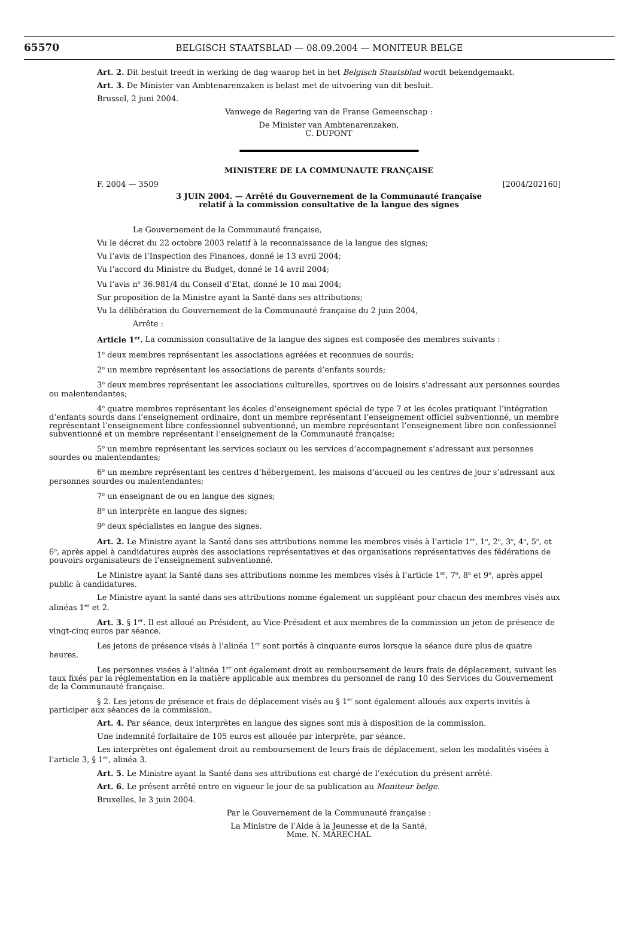65570
BELGISCH STAATSBLAD — 08.09.2004 — MONITEUR BELGE
Art. 2. Dit besluit treedt in werking de dag waarop het in het Belgisch Staatsblad wordt bekendgemaakt.
Art. 3. De Minister van Ambtenarenzaken is belast met de uitvoering van dit besluit.
Brussel, 2 juni 2004.
Vanwege de Regering van de Franse Gemeenschap :
De Minister van Ambtenarenzaken,
C. DUPONT
MINISTERE DE LA COMMUNAUTE FRANÇAISE
F. 2004 — 3509 [2004/202160]
3 JUIN 2004. — Arrêté du Gouvernement de la Communauté française
relatif à la commission consultative de la langue des signes
Le Gouvernement de la Communauté française,
Vu le décret du 22 octobre 2003 relatif à la reconnaissance de la langue des signes;
Vu l’avis de l’Inspection des Finances, donné le 13 avril 2004;
Vu l’accord du Ministre du Budget, donné le 14 avril 2004;
Vu l’avis n<sup>o</sup> 36.981/4 du Conseil d’Etat, donné le 10 mai 2004;
Sur proposition de la Ministre ayant la Santé dans ses attributions;
Vu la délibération du Gouvernement de la Communauté française du 2 juin 2004,
Arrête :
Article 1<sup>er</sup>. La commission consultative de la langue des signes est composée des membres suivants :
1<sup>o</sup> deux membres représentant les associations agréées et reconnues de sourds;
2<sup>o</sup> un membre représentant les associations de parents d’enfants sourds;
3<sup>o</sup> deux membres représentant les associations culturelles, sportives ou de loisirs s’adressant aux personnes sourdes ou malentendantes;
4<sup>o</sup> quatre membres représentant les écoles d’enseignement spécial de type 7 et les écoles pratiquant l’intégration d’enfants sourds dans l’enseignement ordinaire, dont un membre représentant l’enseignement officiel subventionné, un membre représentant l’enseignement libre confessionnel subventionné, un membre représentant l’enseignement libre non confessionnel subventionné et un membre représentant l’enseignement de la Communauté française;
5<sup>o</sup> un membre représentant les services sociaux ou les services d’accompagnement s’adressant aux personnes sourdes ou malentendantes;
6<sup>o</sup> un membre représentant les centres d’hébergement, les maisons d’accueil ou les centres de jour s’adressant aux personnes sourdes ou malentendantes;
7<sup>o</sup> un enseignant de ou en langue des signes;
8<sup>o</sup> un interprète en langue des signes;
9<sup>o</sup> deux spécialistes en langue des signes.
Art. 2. Le Ministre ayant la Santé dans ses attributions nomme les membres visés à l’article 1<sup>er</sup>, 1<sup>o</sup>, 2<sup>o</sup>, 3<sup>o</sup>, 4<sup>o</sup>, 5<sup>o</sup>, et 6<sup>o</sup>, après appel à candidatures auprès des associations représentatives et des organisations représentatives des fédérations de pouvoirs organisateurs de l’enseignement subventionné.
Le Ministre ayant la Santé dans ses attributions nomme les membres visés à l’article 1<sup>er</sup>, 7<sup>o</sup>, 8<sup>o</sup> et 9<sup>o</sup>, après appel public à candidatures.
Le Ministre ayant la santé dans ses attributions nomme également un suppléant pour chacun des membres visés aux alinéas 1<sup>er</sup> et 2.
Art. 3. § 1<sup>er</sup>. Il est alloué au Président, au Vice-Président et aux membres de la commission un jeton de présence de vingt-cinq euros par séance.
Les jetons de présence visés à l’alinéa 1<sup>er</sup> sont portés à cinquante euros lorsque la séance dure plus de quatre heures.
Les personnes visées à l’alinéa 1<sup>er</sup> ont également droit au remboursement de leurs frais de déplacement, suivant les taux fixés par la réglementation en la matière applicable aux membres du personnel de rang 10 des Services du Gouvernement de la Communauté française.
§ 2. Les jetons de présence et frais de déplacement visés au § 1<sup>er</sup> sont également alloués aux experts invités à participer aux séances de la commission.
Art. 4. Par séance, deux interprètes en langue des signes sont mis à disposition de la commission.
Une indemnité forfaitaire de 105 euros est allouée par interprète, par séance.
Les interprètes ont également droit au remboursement de leurs frais de déplacement, selon les modalités visées à l’article 3, § 1<sup>er</sup>, alinéa 3.
Art. 5. Le Ministre ayant la Santé dans ses attributions est chargé de l’exécution du présent arrêté.
Art. 6. Le présent arrêté entre en vigueur le jour de sa publication au Moniteur belge.
Bruxelles, le 3 juin 2004.
Par le Gouvernement de la Communauté française :
La Ministre de l’Aide à la Jeunesse et de la Santé,
Mme. N. MARECHAL